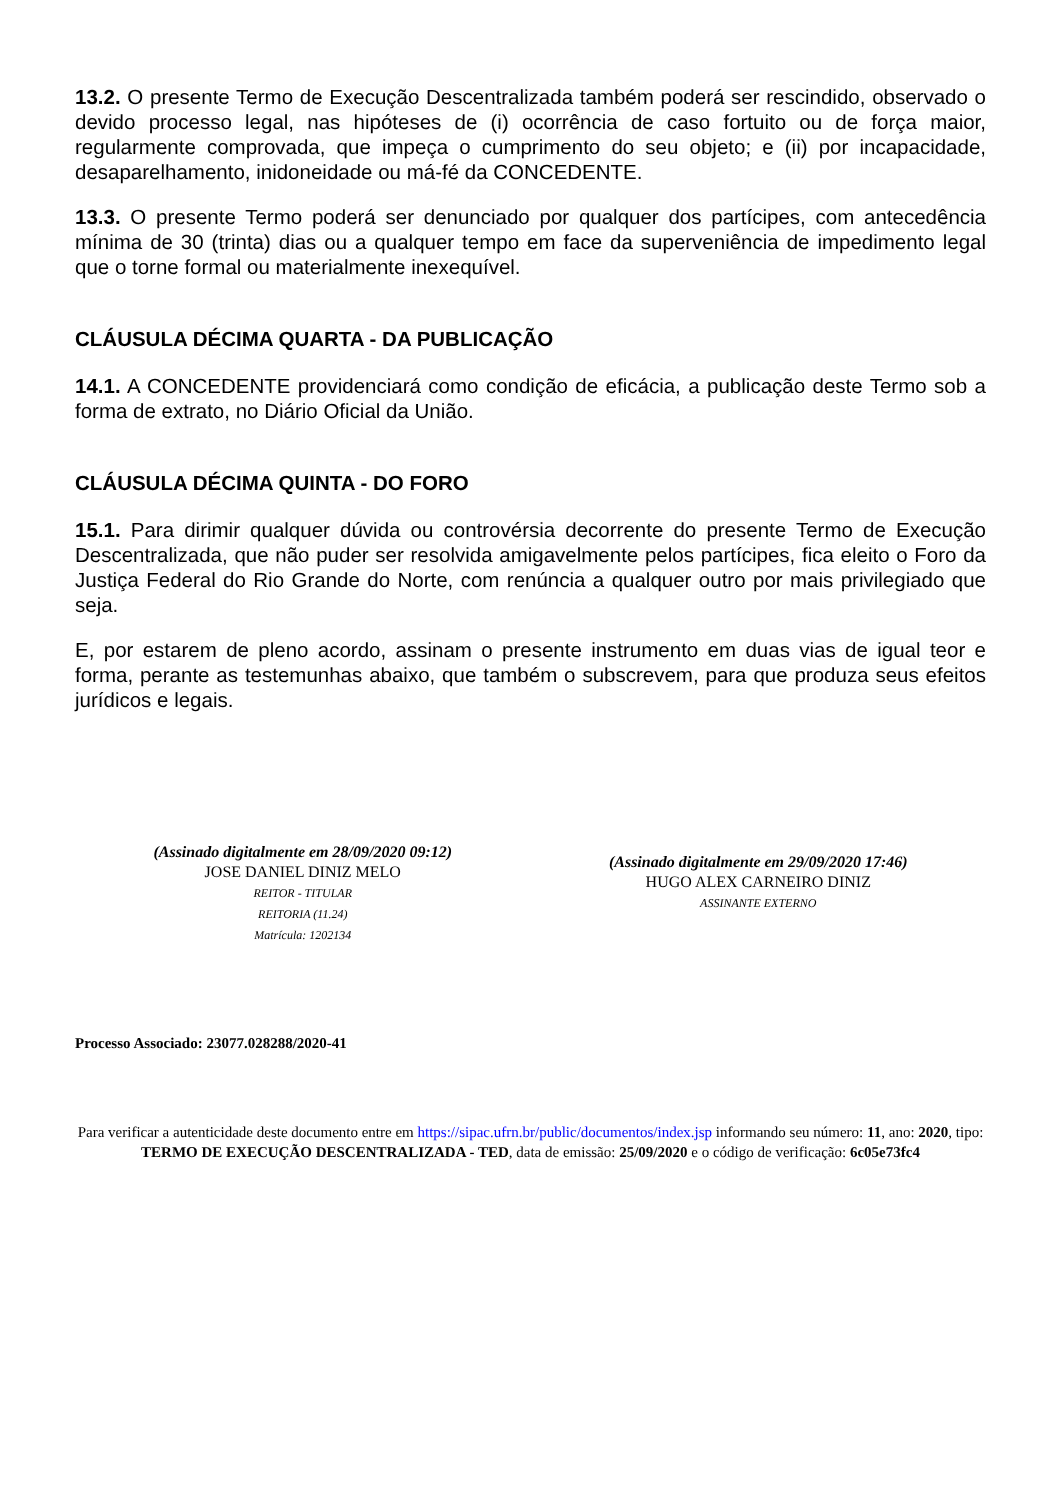13.2. O presente Termo de Execução Descentralizada também poderá ser rescindido, observado o devido processo legal, nas hipóteses de (i) ocorrência de caso fortuito ou de força maior, regularmente comprovada, que impeça o cumprimento do seu objeto; e (ii) por incapacidade, desaparelhamento, inidoneidade ou má-fé da CONCEDENTE.
13.3. O presente Termo poderá ser denunciado por qualquer dos partícipes, com antecedência mínima de 30 (trinta) dias ou a qualquer tempo em face da superveniência de impedimento legal que o torne formal ou materialmente inexequível.
CLÁUSULA DÉCIMA QUARTA - DA PUBLICAÇÃO
14.1. A CONCEDENTE providenciará como condição de eficácia, a publicação deste Termo sob a forma de extrato, no Diário Oficial da União.
CLÁUSULA DÉCIMA QUINTA - DO FORO
15.1. Para dirimir qualquer dúvida ou controvérsia decorrente do presente Termo de Execução Descentralizada, que não puder ser resolvida amigavelmente pelos partícipes, fica eleito o Foro da Justiça Federal do Rio Grande do Norte, com renúncia a qualquer outro por mais privilegiado que seja.
E, por estarem de pleno acordo, assinam o presente instrumento em duas vias de igual teor e forma, perante as testemunhas abaixo, que também o subscrevem, para que produza seus efeitos jurídicos e legais.
(Assinado digitalmente em 28/09/2020 09:12)
JOSE DANIEL DINIZ MELO
REITOR - TITULAR
REITORIA (11.24)
Matrícula: 1202134
(Assinado digitalmente em 29/09/2020 17:46)
HUGO ALEX CARNEIRO DINIZ
ASSINANTE EXTERNO
Processo Associado: 23077.028288/2020-41
Para verificar a autenticidade deste documento entre em https://sipac.ufrn.br/public/documentos/index.jsp informando seu número: 11, ano: 2020, tipo: TERMO DE EXECUÇÃO DESCENTRALIZADA - TED, data de emissão: 25/09/2020 e o código de verificação: 6c05e73fc4